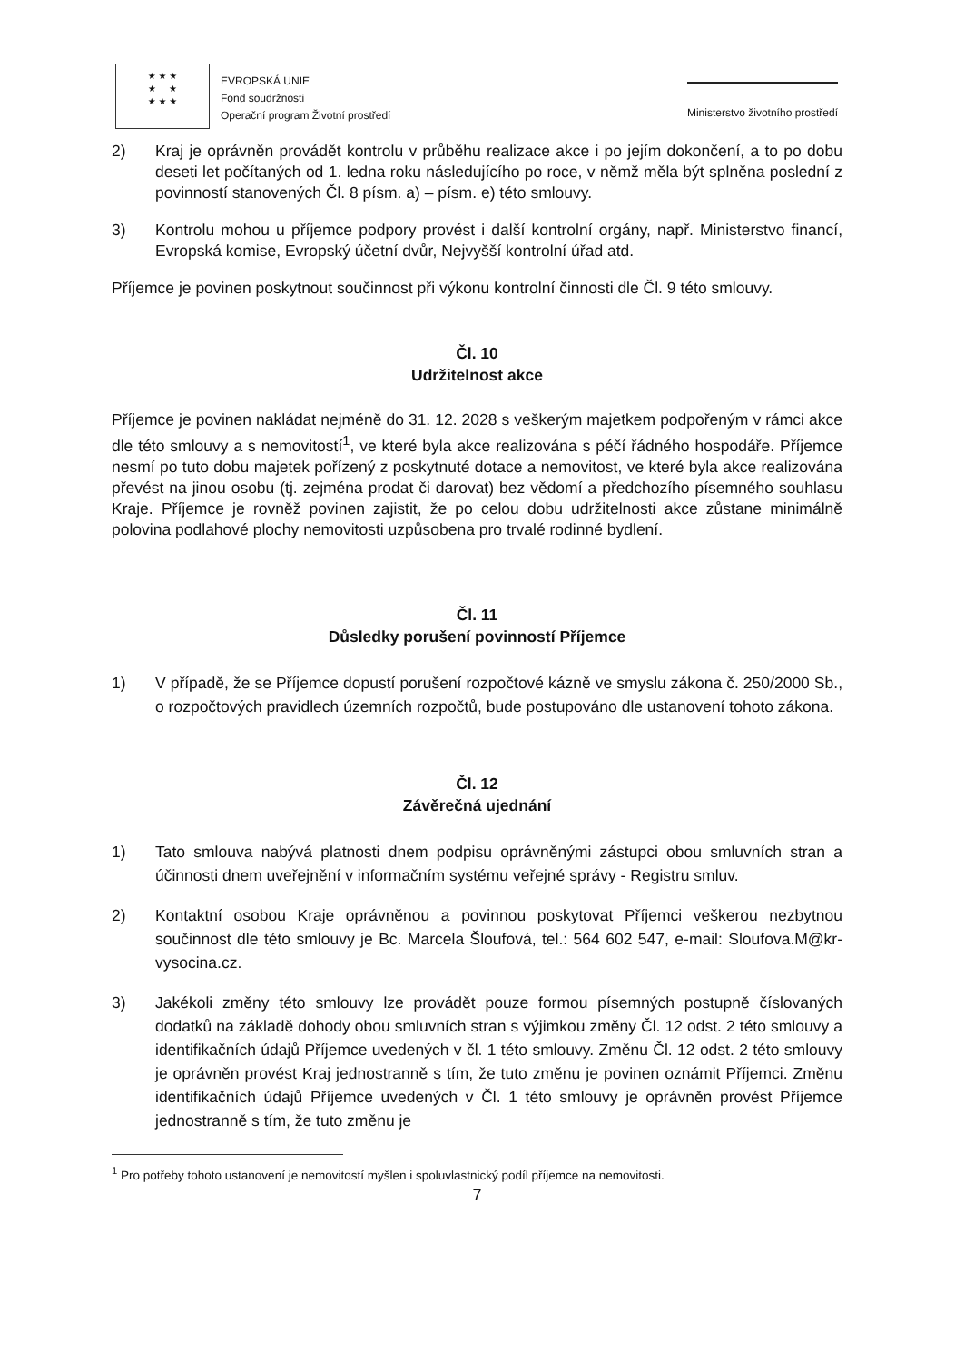★ ★ ★
★ ★
★ ★ ★
EVROPSKÁ UNIE
Fond soudržnosti
Operační program Životní prostředí
Ministerstvo životního prostředí
2) Kraj je oprávněn provádět kontrolu v průběhu realizace akce i po jejím dokončení, a to po dobu deseti let počítaných od 1. ledna roku následujícího po roce, v němž měla být splněna poslední z povinností stanovených Čl. 8 písm. a) – písm. e) této smlouvy.
3) Kontrolu mohou u příjemce podpory provést i další kontrolní orgány, např. Ministerstvo financí, Evropská komise, Evropský účetní dvůr, Nejvyšší kontrolní úřad atd.
Příjemce je povinen poskytnout součinnost při výkonu kontrolní činnosti dle Čl. 9 této smlouvy.
Čl. 10
Udržitelnost akce
Příjemce je povinen nakládat nejméně do 31. 12. 2028 s veškerým majetkem podpořeným v rámci akce dle této smlouvy a s nemovitostí<sup>1</sup>, ve které byla akce realizována s péčí řádného hospodáře. Příjemce nesmí po tuto dobu majetek pořízený z poskytnuté dotace a nemovitost, ve které byla akce realizována převést na jinou osobu (tj. zejména prodat či darovat) bez vědomí a předchozího písemného souhlasu Kraje. Příjemce je rovněž povinen zajistit, že po celou dobu udržitelnosti akce zůstane minimálně polovina podlahové plochy nemovitosti uzpůsobena pro trvalé rodinné bydlení.
Čl. 11
Důsledky porušení povinností Příjemce
1) V případě, že se Příjemce dopustí porušení rozpočtové kázně ve smyslu zákona č. 250/2000 Sb., o rozpočtových pravidlech územních rozpočtů, bude postupováno dle ustanovení tohoto zákona.
Čl. 12
Závěrečná ujednání
1) Tato smlouva nabývá platnosti dnem podpisu oprávněnými zástupci obou smluvních stran a účinnosti dnem uveřejnění v informačním systému veřejné správy - Registru smluv.
2) Kontaktní osobou Kraje oprávněnou a povinnou poskytovat Příjemci veškerou nezbytnou součinnost dle této smlouvy je Bc. Marcela Šloufová, tel.: 564 602 547, e-mail: Sloufova.M@kr-vysocina.cz.
3) Jakékoli změny této smlouvy lze provádět pouze formou písemných postupně číslovaných dodatků na základě dohody obou smluvních stran s výjimkou změny Čl. 12 odst. 2 této smlouvy a identifikačních údajů Příjemce uvedených v čl. 1 této smlouvy. Změnu Čl. 12 odst. 2 této smlouvy je oprávněn provést Kraj jednostranně s tím, že tuto změnu je povinen oznámit Příjemci. Změnu identifikačních údajů Příjemce uvedených v Čl. 1 této smlouvy je oprávněn provést Příjemce jednostranně s tím, že tuto změnu je
<sup>1</sup> Pro potřeby tohoto ustanovení je nemovitostí myšlen i spoluvlastnický podíl příjemce na nemovitosti.
7